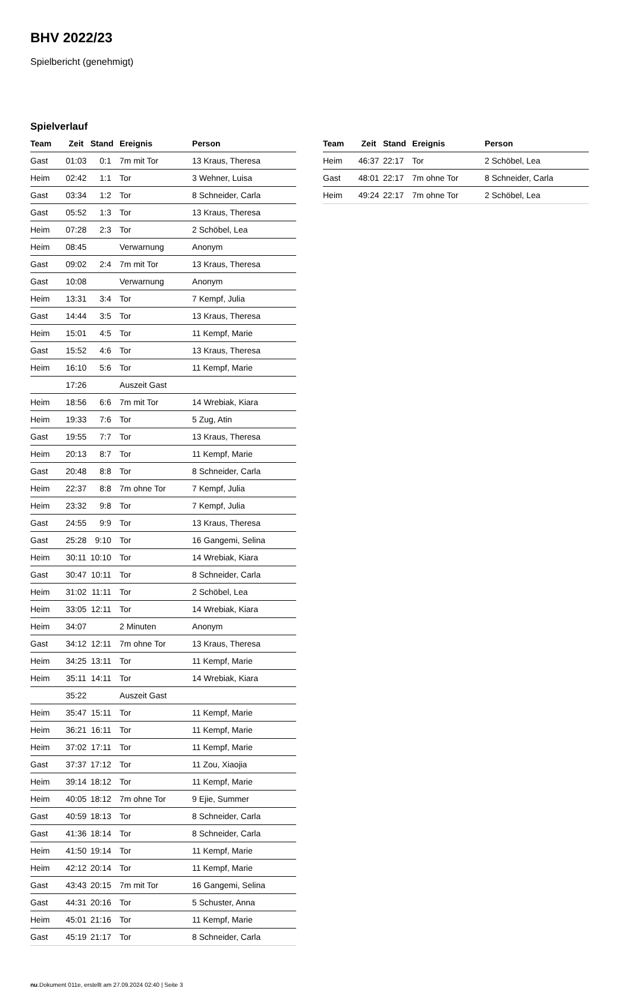BHV 2022/23
Spielbericht (genehmigt)
Spielverlauf
| Team | Zeit | Stand | Ereignis | Person |
| --- | --- | --- | --- | --- |
| Gast | 01:03 | 0:1 | 7m mit Tor | 13 Kraus, Theresa |
| Heim | 02:42 | 1:1 | Tor | 3 Wehner, Luisa |
| Gast | 03:34 | 1:2 | Tor | 8 Schneider, Carla |
| Gast | 05:52 | 1:3 | Tor | 13 Kraus, Theresa |
| Heim | 07:28 | 2:3 | Tor | 2 Schöbel, Lea |
| Heim | 08:45 | | Verwarnung | Anonym |
| Gast | 09:02 | 2:4 | 7m mit Tor | 13 Kraus, Theresa |
| Gast | 10:08 | | Verwarnung | Anonym |
| Heim | 13:31 | 3:4 | Tor | 7 Kempf, Julia |
| Gast | 14:44 | 3:5 | Tor | 13 Kraus, Theresa |
| Heim | 15:01 | 4:5 | Tor | 11 Kempf, Marie |
| Gast | 15:52 | 4:6 | Tor | 13 Kraus, Theresa |
| Heim | 16:10 | 5:6 | Tor | 11 Kempf, Marie |
| | 17:26 | | Auszeit Gast | |
| Heim | 18:56 | 6:6 | 7m mit Tor | 14 Wrebiak, Kiara |
| Heim | 19:33 | 7:6 | Tor | 5 Zug, Atin |
| Gast | 19:55 | 7:7 | Tor | 13 Kraus, Theresa |
| Heim | 20:13 | 8:7 | Tor | 11 Kempf, Marie |
| Gast | 20:48 | 8:8 | Tor | 8 Schneider, Carla |
| Heim | 22:37 | 8:8 | 7m ohne Tor | 7 Kempf, Julia |
| Heim | 23:32 | 9:8 | Tor | 7 Kempf, Julia |
| Gast | 24:55 | 9:9 | Tor | 13 Kraus, Theresa |
| Gast | 25:28 | 9:10 | Tor | 16 Gangemi, Selina |
| Heim | 30:11 | 10:10 | Tor | 14 Wrebiak, Kiara |
| Gast | 30:47 | 10:11 | Tor | 8 Schneider, Carla |
| Heim | 31:02 | 11:11 | Tor | 2 Schöbel, Lea |
| Heim | 33:05 | 12:11 | Tor | 14 Wrebiak, Kiara |
| Heim | 34:07 | | 2 Minuten | Anonym |
| Gast | 34:12 | 12:11 | 7m ohne Tor | 13 Kraus, Theresa |
| Heim | 34:25 | 13:11 | Tor | 11 Kempf, Marie |
| Heim | 35:11 | 14:11 | Tor | 14 Wrebiak, Kiara |
| | 35:22 | | Auszeit Gast | |
| Heim | 35:47 | 15:11 | Tor | 11 Kempf, Marie |
| Heim | 36:21 | 16:11 | Tor | 11 Kempf, Marie |
| Heim | 37:02 | 17:11 | Tor | 11 Kempf, Marie |
| Gast | 37:37 | 17:12 | Tor | 11 Zou, Xiaojia |
| Heim | 39:14 | 18:12 | Tor | 11 Kempf, Marie |
| Heim | 40:05 | 18:12 | 7m ohne Tor | 9 Ejie, Summer |
| Gast | 40:59 | 18:13 | Tor | 8 Schneider, Carla |
| Gast | 41:36 | 18:14 | Tor | 8 Schneider, Carla |
| Heim | 41:50 | 19:14 | Tor | 11 Kempf, Marie |
| Heim | 42:12 | 20:14 | Tor | 11 Kempf, Marie |
| Gast | 43:43 | 20:15 | 7m mit Tor | 16 Gangemi, Selina |
| Gast | 44:31 | 20:16 | Tor | 5 Schuster, Anna |
| Heim | 45:01 | 21:16 | Tor | 11 Kempf, Marie |
| Gast | 45:19 | 21:17 | Tor | 8 Schneider, Carla |
| Team | Zeit | Stand | Ereignis | Person |
| --- | --- | --- | --- | --- |
| Heim | 46:37 | 22:17 | Tor | 2 Schöbel, Lea |
| Gast | 48:01 | 22:17 | 7m ohne Tor | 8 Schneider, Carla |
| Heim | 49:24 | 22:17 | 7m ohne Tor | 2 Schöbel, Lea |
nu.Dokument 011e, erstellt am 27.09.2024 02:40 | Seite 3